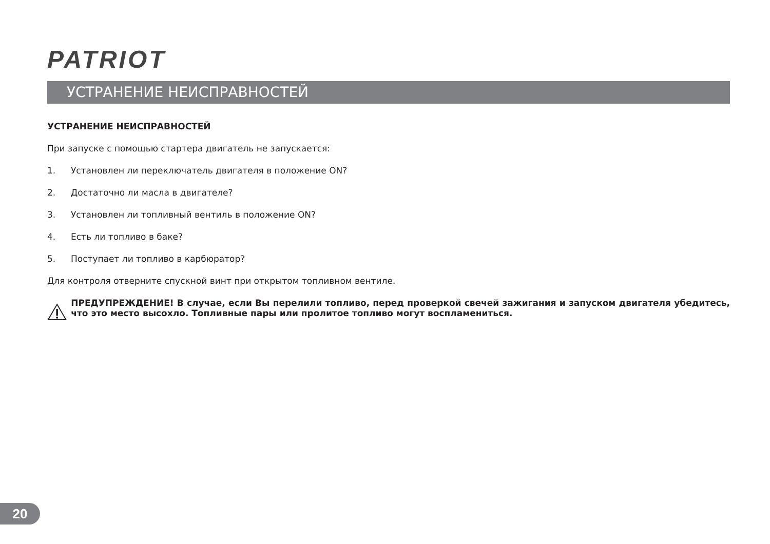PATRIOT
УСТРАНЕНИЕ НЕИСПРАВНОСТЕЙ
УСТРАНЕНИЕ НЕИСПРАВНОСТЕЙ
При запуске с помощью стартера двигатель не запускается:
1. Установлен ли переключатель двигателя в положение ON?
2. Достаточно ли масла в двигателе?
3. Установлен ли топливный вентиль в положение ON?
4. Есть ли топливо в баке?
5. Поступает ли топливо в карбюратор?
Для контроля отверните спускной винт при открытом топливном вентиле.
ПРЕДУПРЕЖДЕНИЕ! В случае, если Вы перелили топливо, перед проверкой свечей зажигания и запуском двигателя убедитесь, что это место высохло. Топливные пары или пролитое топливо могут воспламениться.
20